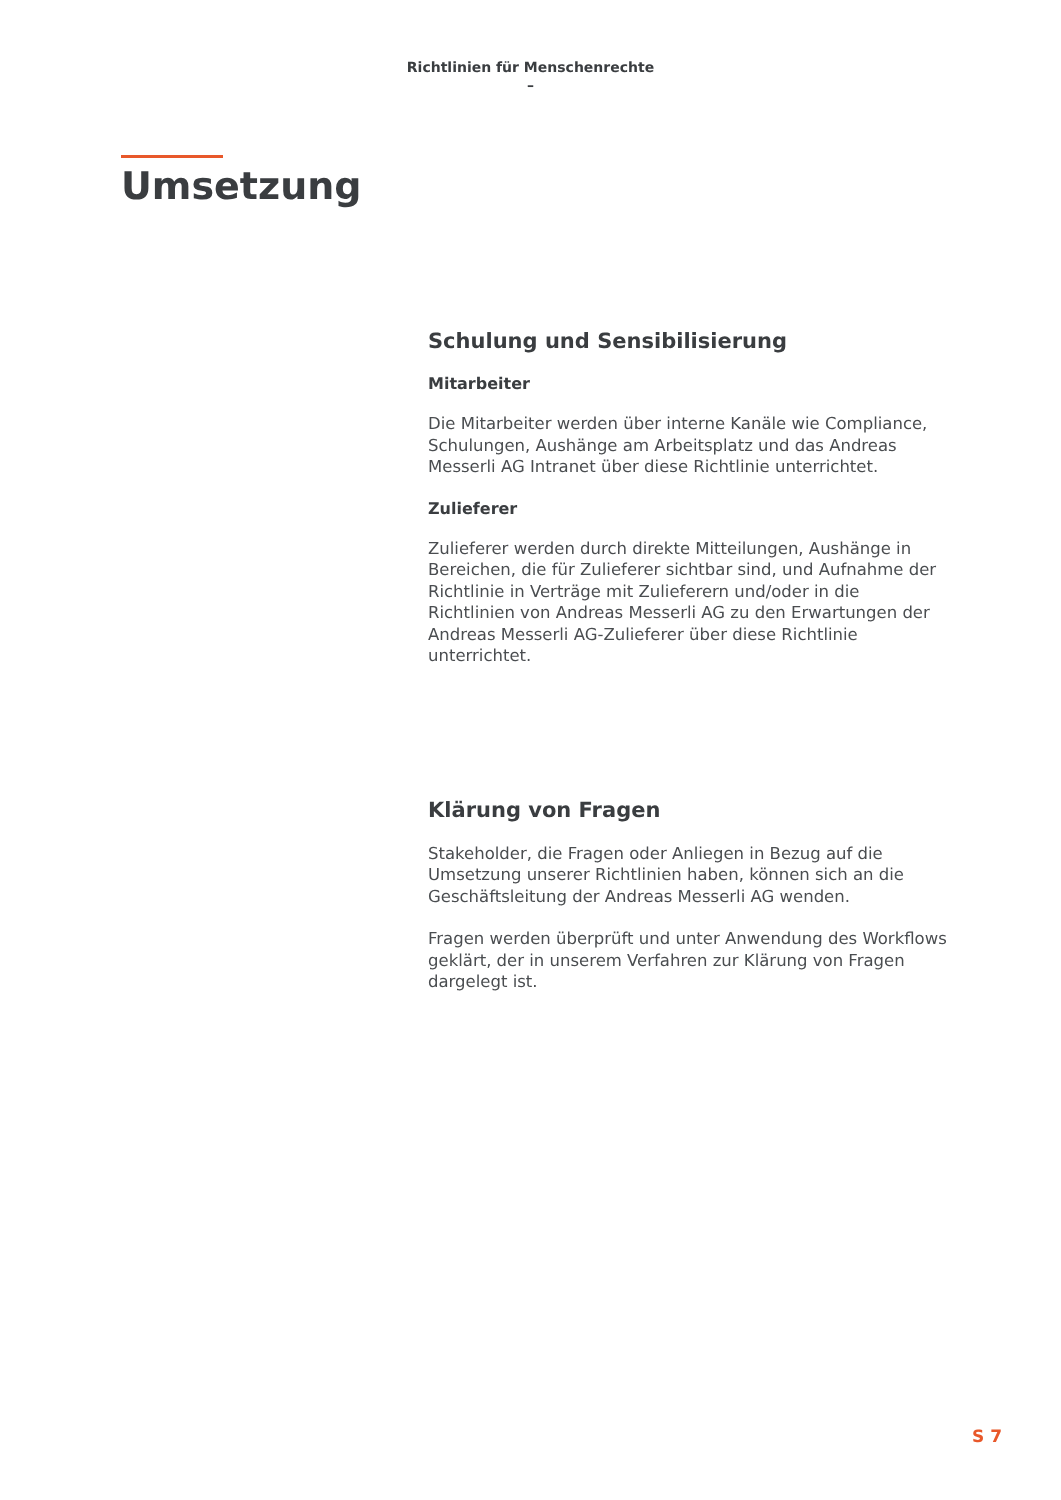Richtlinien für Menschenrechte
–
Umsetzung
Schulung und Sensibilisierung
Mitarbeiter
Die Mitarbeiter werden über interne Kanäle wie Compliance, Schulungen, Aushänge am Arbeitsplatz und das Andreas Messerli AG Intranet über diese Richtlinie unterrichtet.
Zulieferer
Zulieferer werden durch direkte Mitteilungen, Aushänge in Bereichen, die für Zulieferer sichtbar sind, und Aufnahme der Richtlinie in Verträge mit Zulieferern und/oder in die Richtlinien von Andreas Messerli AG zu den Erwartungen der Andreas Messerli AG-Zulieferer über diese Richtlinie unterrichtet.
Klärung von Fragen
Stakeholder, die Fragen oder Anliegen in Bezug auf die Umsetzung unserer Richtlinien haben, können sich an die Geschäftsleitung der Andreas Messerli AG wenden.
Fragen werden überprüft und unter Anwendung des Workflows geklärt, der in unserem Verfahren zur Klärung von Fragen dargelegt ist.
S 7